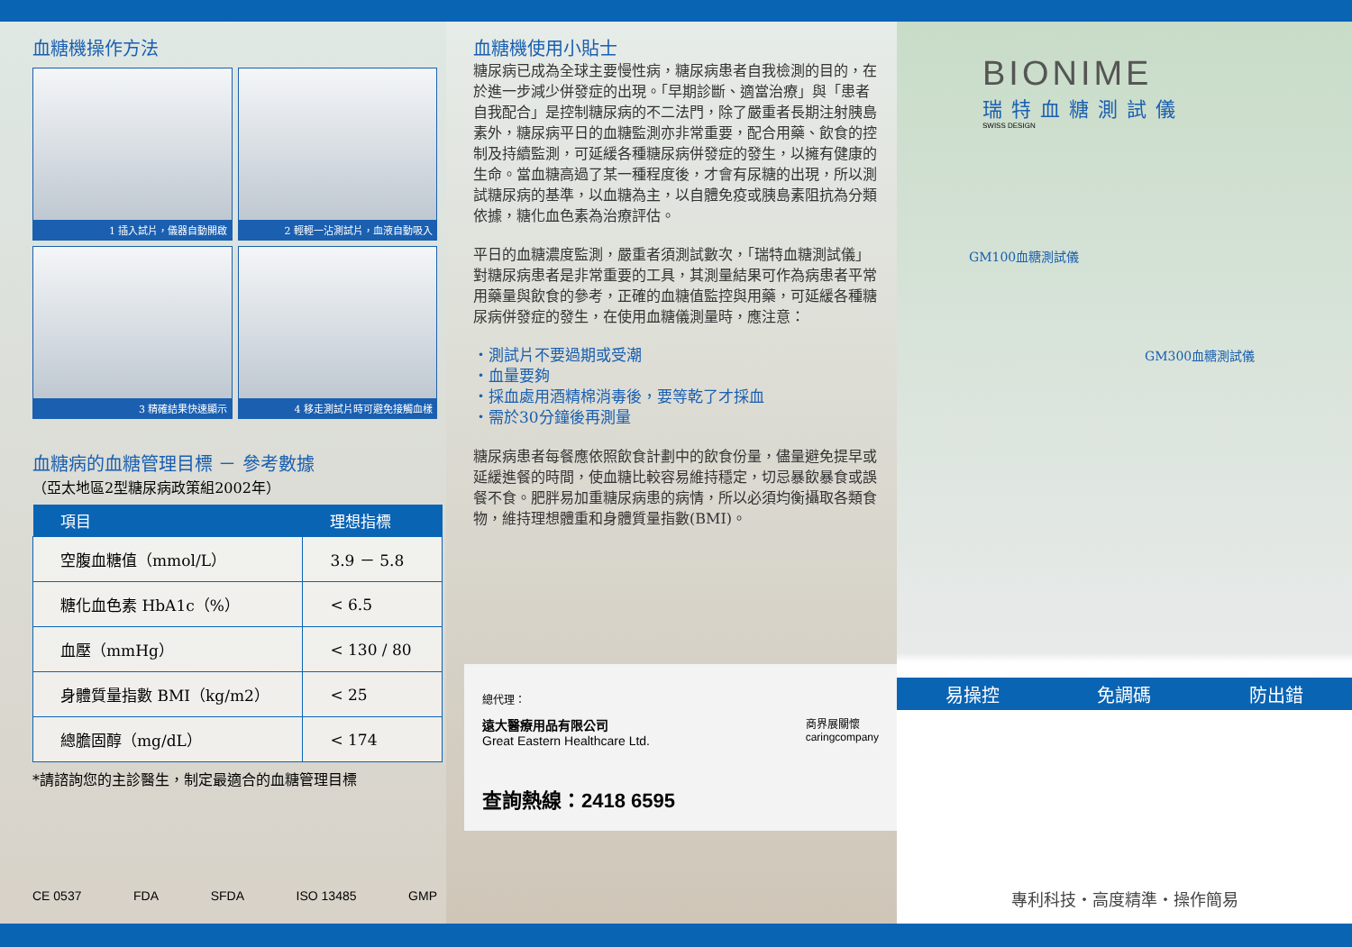血糖機操作方法
1 插入試片，儀器自動開啟
2 輕輕一沾測試片，血液自動吸入
3 精確結果快速顯示
4 移走測試片時可避免接觸血樣
血糖病的血糖管理目標 － 參考數據
（亞太地區2型糖尿病政策組2002年）
| 項目 | 理想指標 |
| --- | --- |
| 空腹血糖值（mmol/L） | 3.9 － 5.8 |
| 糖化血色素 HbA1c（%） | < 6.5 |
| 血壓（mmHg） | < 130 / 80 |
| 身體質量指數 BMI（kg/m2） | < 25 |
| 總膽固醇（mg/dL） | < 174 |
*請諮詢您的主診醫生，制定最適合的血糖管理目標
CE 0537 FDA SFDA ISO 13485 GMP
血糖機使用小貼士
糖尿病已成為全球主要慢性病，糖尿病患者自我檢測的目的，在於進一步減少併發症的出現。「早期診斷、適當治療」與「患者自我配合」是控制糖尿病的不二法門，除了嚴重者長期注射胰島素外，糖尿病平日的血糖監測亦非常重要，配合用藥、飲食的控制及持續監測，可延緩各種糖尿病併發症的發生，以擁有健康的生命。當血糖高過了某一種程度後，才會有尿糖的出現，所以測試糖尿病的基準，以血糖為主，以自體免疫或胰島素阻抗為分類依據，糖化血色素為治療評估。
平日的血糖濃度監測，嚴重者須測試數次，「瑞特血糖測試儀」對糖尿病患者是非常重要的工具，其測量結果可作為病患者平常用藥量與飲食的參考，正確的血糖值監控與用藥，可延緩各種糖尿病併發症的發生，在使用血糖儀測量時，應注意：
・測試片不要過期或受潮
・血量要夠
・採血處用酒精棉消毒後，要等乾了才採血
・需於30分鐘後再測量
糖尿病患者每餐應依照飲食計劃中的飲食份量，儘量避免提早或延緩進餐的時間，使血糖比較容易維持穩定，切忌暴飲暴食或誤餐不食。肥胖易加重糖尿病患的病情，所以必須均衡攝取各類食物，維持理想體重和身體質量指數(BMI)。
總代理：
遠大醫療用品有限公司
Great Eastern Healthcare Ltd.
商界展關懷
caringcompany
查詢熱線：2418 6595
BIONIME
瑞特血糖測試儀
SWISS DESIGN
GM100血糖測試儀
GM300血糖測試儀
易操控 免調碼 防出錯
專利科技・高度精準・操作簡易